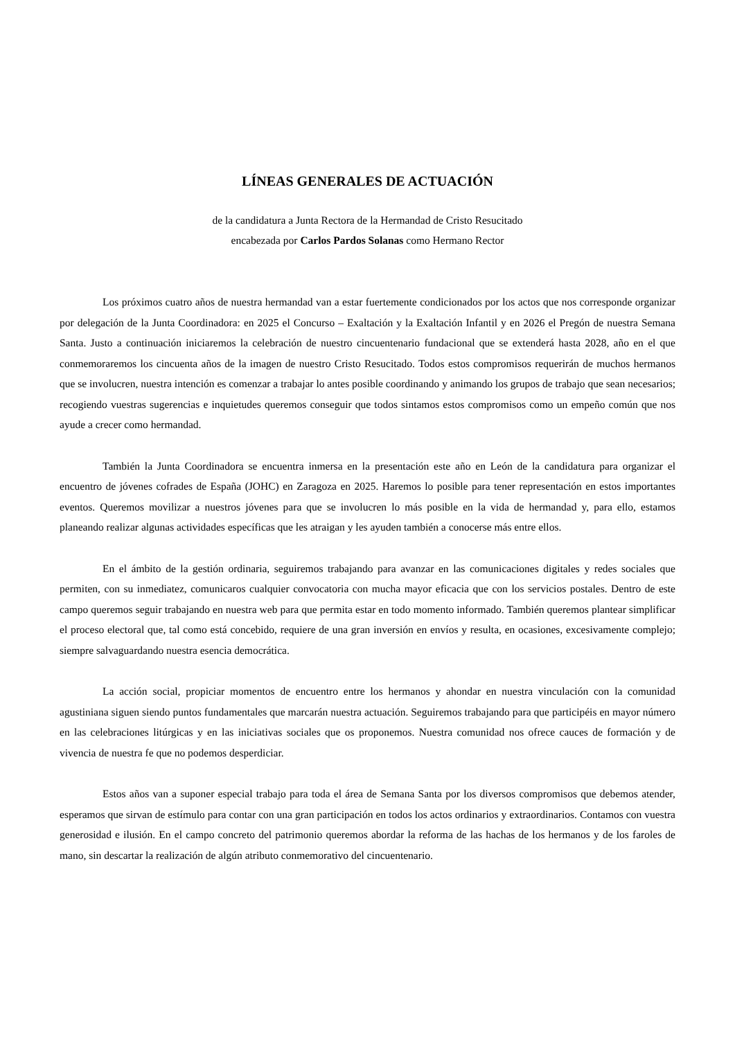LÍNEAS GENERALES DE ACTUACIÓN
de la candidatura a Junta Rectora de la Hermandad de Cristo Resucitado
encabezada por Carlos Pardos Solanas como Hermano Rector
Los próximos cuatro años de nuestra hermandad van a estar fuertemente condicionados por los actos que nos corresponde organizar por delegación de la Junta Coordinadora: en 2025 el Concurso – Exaltación y la Exaltación Infantil y en 2026 el Pregón de nuestra Semana Santa. Justo a continuación iniciaremos la celebración de nuestro cincuentenario fundacional que se extenderá hasta 2028, año en el que conmemoraremos los cincuenta años de la imagen de nuestro Cristo Resucitado. Todos estos compromisos requerirán de muchos hermanos que se involucren, nuestra intención es comenzar a trabajar lo antes posible coordinando y animando los grupos de trabajo que sean necesarios; recogiendo vuestras sugerencias e inquietudes queremos conseguir que todos sintamos estos compromisos como un empeño común que nos ayude a crecer como hermandad.
También la Junta Coordinadora se encuentra inmersa en la presentación este año en León de la candidatura para organizar el encuentro de jóvenes cofrades de España (JOHC) en Zaragoza en 2025. Haremos lo posible para tener representación en estos importantes eventos. Queremos movilizar a nuestros jóvenes para que se involucren lo más posible en la vida de hermandad y, para ello, estamos planeando realizar algunas actividades específicas que les atraigan y les ayuden también a conocerse más entre ellos.
En el ámbito de la gestión ordinaria, seguiremos trabajando para avanzar en las comunicaciones digitales y redes sociales que permiten, con su inmediatez, comunicaros cualquier convocatoria con mucha mayor eficacia que con los servicios postales. Dentro de este campo queremos seguir trabajando en nuestra web para que permita estar en todo momento informado. También queremos plantear simplificar el proceso electoral que, tal como está concebido, requiere de una gran inversión en envíos y resulta, en ocasiones, excesivamente complejo; siempre salvaguardando nuestra esencia democrática.
La acción social, propiciar momentos de encuentro entre los hermanos y ahondar en nuestra vinculación con la comunidad agustiniana siguen siendo puntos fundamentales que marcarán nuestra actuación. Seguiremos trabajando para que participéis en mayor número en las celebraciones litúrgicas y en las iniciativas sociales que os proponemos. Nuestra comunidad nos ofrece cauces de formación y de vivencia de nuestra fe que no podemos desperdiciar.
Estos años van a suponer especial trabajo para toda el área de Semana Santa por los diversos compromisos que debemos atender, esperamos que sirvan de estímulo para contar con una gran participación en todos los actos ordinarios y extraordinarios. Contamos con vuestra generosidad e ilusión. En el campo concreto del patrimonio queremos abordar la reforma de las hachas de los hermanos y de los faroles de mano, sin descartar la realización de algún atributo conmemorativo del cincuentenario.